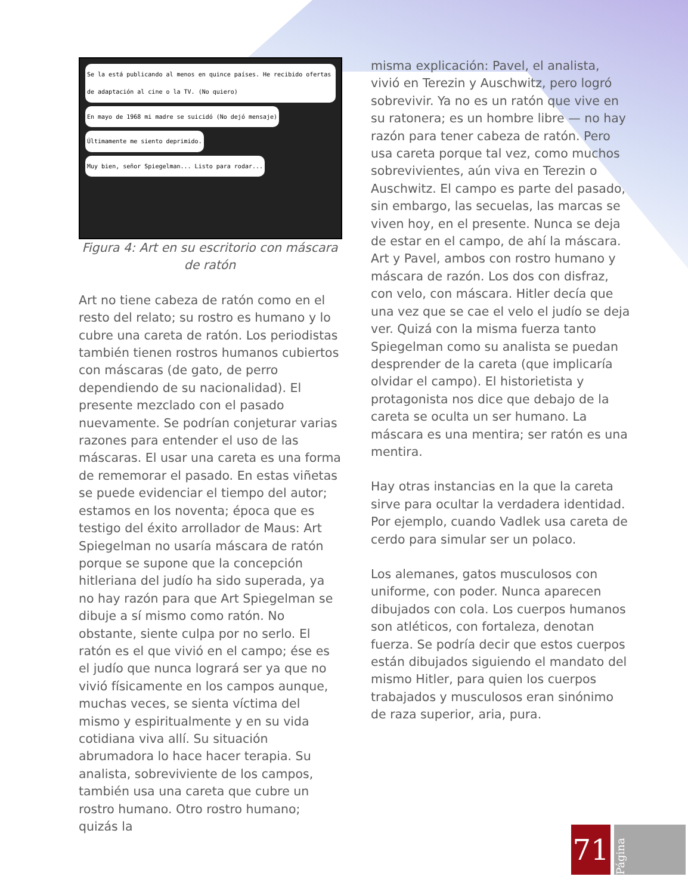Se la está publicando al menos en quince países. He recibido ofertas de adaptación al cine o la TV. (No quiero)
En mayo de 1968 mi madre se suicidó (No dejó mensaje)
Últimamente me siento deprimido.
Muy bien, señor Spiegelman... Listo para rodar...
Figura 4: Art en su escritorio con máscara de ratón
Art no tiene cabeza de ratón como en el resto del relato; su rostro es humano y lo cubre una careta de ratón. Los periodistas también tienen rostros humanos cubiertos con máscaras (de gato, de perro dependiendo de su nacionalidad). El presente mezclado con el pasado nuevamente. Se podrían conjeturar varias razones para entender el uso de las máscaras. El usar una careta es una forma de rememorar el pasado. En estas viñetas se puede evidenciar el tiempo del autor; estamos en los noventa; época que es testigo del éxito arrollador de Maus: Art Spiegelman no usaría máscara de ratón porque se supone que la concepción hitleriana del judío ha sido superada, ya no hay razón para que Art Spiegelman se dibuje a sí mismo como ratón. No obstante, siente culpa por no serlo. El ratón es el que vivió en el campo; ése es el judío que nunca logrará ser ya que no vivió físicamente en los campos aunque, muchas veces, se sienta víctima del mismo y espiritualmente y en su vida cotidiana viva allí. Su situación abrumadora lo hace hacer terapia. Su analista, sobreviviente de los campos, también usa una careta que cubre un rostro humano. Otro rostro humano; quizás la
misma explicación: Pavel, el analista, vivió en Terezin y Auschwitz, pero logró sobrevivir. Ya no es un ratón que vive en su ratonera; es un hombre libre — no hay razón para tener cabeza de ratón. Pero usa careta porque tal vez, como muchos sobrevivientes, aún viva en Terezin o Auschwitz. El campo es parte del pasado, sin embargo, las secuelas, las marcas se viven hoy, en el presente. Nunca se deja de estar en el campo, de ahí la máscara. Art y Pavel, ambos con rostro humano y máscara de razón. Los dos con disfraz, con velo, con máscara. Hitler decía que una vez que se cae el velo el judío se deja ver. Quizá con la misma fuerza tanto Spiegelman como su analista se puedan desprender de la careta (que implicaría olvidar el campo). El historietista y protagonista nos dice que debajo de la careta se oculta un ser humano. La máscara es una mentira; ser ratón es una mentira.
Hay otras instancias en la que la careta sirve para ocultar la verdadera identidad. Por ejemplo, cuando Vadlek usa careta de cerdo para simular ser un polaco.
Los alemanes, gatos musculosos con uniforme, con poder. Nunca aparecen dibujados con cola. Los cuerpos humanos son atléticos, con fortaleza, denotan fuerza. Se podría decir que estos cuerpos están dibujados siguiendo el mandato del mismo Hitler, para quien los cuerpos trabajados y musculosos eran sinónimo de raza superior, aria, pura.
71
Página